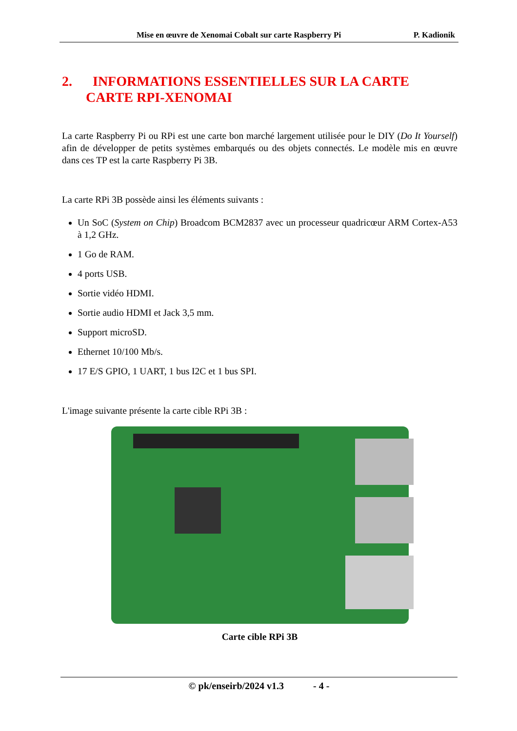Mise en œuvre de Xenomai Cobalt sur carte Raspberry Pi P. Kadionik
2. INFORMATIONS ESSENTIELLES SUR LA CARTE
CARTE RPI-XENOMAI
La carte Raspberry Pi ou RPi est une carte bon marché largement utilisée pour le DIY (Do It Yourself) afin de développer de petits systèmes embarqués ou des objets connectés. Le modèle mis en œuvre dans ces TP est la carte Raspberry Pi 3B.
La carte RPi 3B possède ainsi les éléments suivants :
Un SoC (System on Chip) Broadcom BCM2837 avec un processeur quadricœur ARM Cortex-A53 à 1,2 GHz.
1 Go de RAM.
4 ports USB.
Sortie vidéo HDMI.
Sortie audio HDMI et Jack 3,5 mm.
Support microSD.
Ethernet 10/100 Mb/s.
17 E/S GPIO, 1 UART, 1 bus I2C et 1 bus SPI.
L'image suivante présente la carte cible RPi 3B :
Carte cible RPi 3B
© pk/enseirb/2024 v1.3 - 4 -